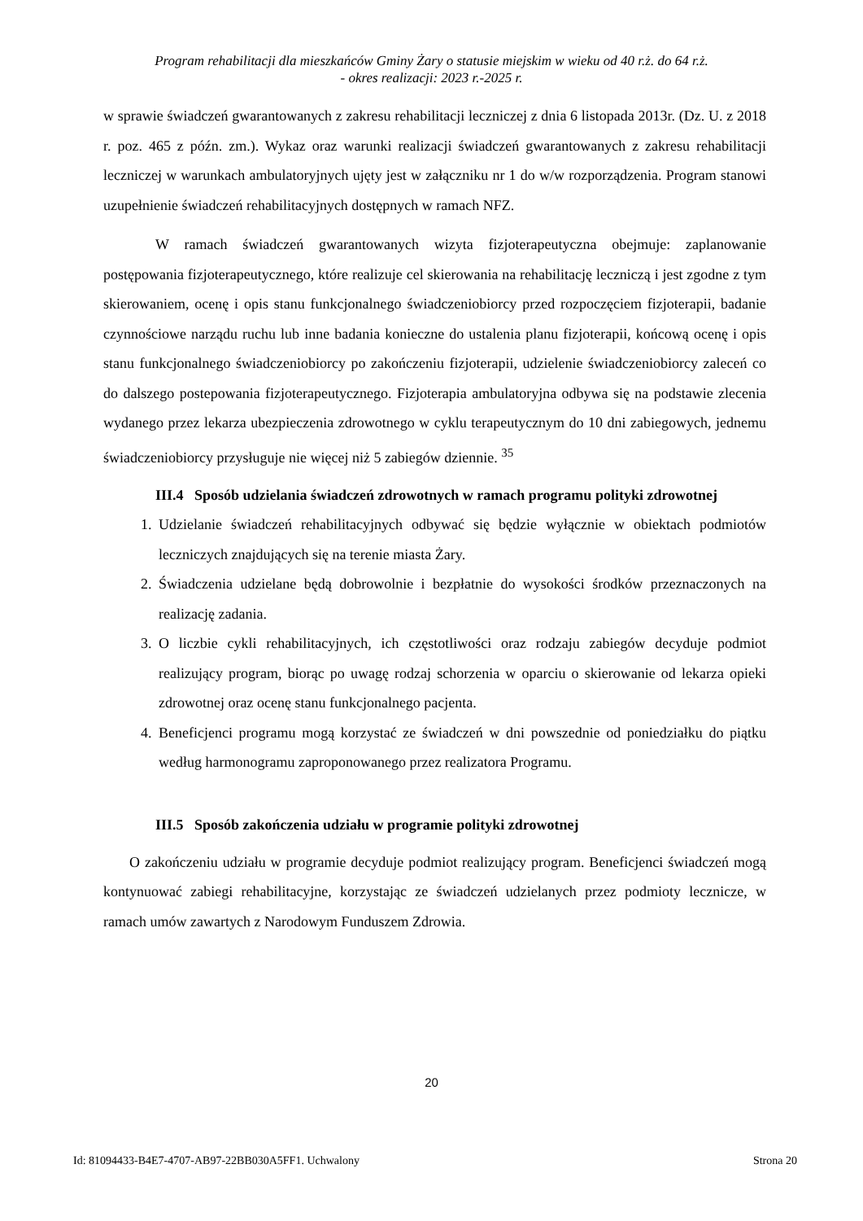Program rehabilitacji dla mieszkańców Gminy Żary o statusie miejskim w wieku od 40 r.ż. do 64 r.ż.
- okres realizacji: 2023 r.-2025 r.
w sprawie świadczeń gwarantowanych z zakresu rehabilitacji leczniczej z dnia 6 listopada 2013r. (Dz. U. z 2018 r. poz. 465 z późn. zm.). Wykaz oraz warunki realizacji świadczeń gwarantowanych z zakresu rehabilitacji leczniczej w warunkach ambulatoryjnych ujęty jest w załączniku nr 1 do w/w rozporządzenia. Program stanowi uzupełnienie świadczeń rehabilitacyjnych dostępnych w ramach NFZ.
W ramach świadczeń gwarantowanych wizyta fizjoterapeutyczna obejmuje: zaplanowanie postępowania fizjoterapeutycznego, które realizuje cel skierowania na rehabilitację leczniczą i jest zgodne z tym skierowaniem, ocenę i opis stanu funkcjonalnego świadczeniobiorcy przed rozpoczęciem fizjoterapii, badanie czynnościowe narządu ruchu lub inne badania konieczne do ustalenia planu fizjoterapii, końcową ocenę i opis stanu funkcjonalnego świadczeniobiorcy po zakończeniu fizjoterapii, udzielenie świadczeniobiorcy zaleceń co do dalszego postepowania fizjoterapeutycznego. Fizjoterapia ambulatoryjna odbywa się na podstawie zlecenia wydanego przez lekarza ubezpieczenia zdrowotnego w cyklu terapeutycznym do 10 dni zabiegowych, jednemu świadczeniobiorcy przysługuje nie więcej niż 5 zabiegów dziennie. <sup>35</sup>
III.4 Sposób udzielania świadczeń zdrowotnych w ramach programu polityki zdrowotnej
1. Udzielanie świadczeń rehabilitacyjnych odbywać się będzie wyłącznie w obiektach podmiotów leczniczych znajdujących się na terenie miasta Żary.
2. Świadczenia udzielane będą dobrowolnie i bezpłatnie do wysokości środków przeznaczonych na realizację zadania.
3. O liczbie cykli rehabilitacyjnych, ich częstotliwości oraz rodzaju zabiegów decyduje podmiot realizujący program, biorąc po uwagę rodzaj schorzenia w oparciu o skierowanie od lekarza opieki zdrowotnej oraz ocenę stanu funkcjonalnego pacjenta.
4. Beneficjenci programu mogą korzystać ze świadczeń w dni powszednie od poniedziałku do piątku według harmonogramu zaproponowanego przez realizatora Programu.
III.5 Sposób zakończenia udziału w programie polityki zdrowotnej
O zakończeniu udziału w programie decyduje podmiot realizujący program. Beneficjenci świadczeń mogą kontynuować zabiegi rehabilitacyjne, korzystając ze świadczeń udzielanych przez podmioty lecznicze, w ramach umów zawartych z Narodowym Funduszem Zdrowia.
20
Id: 81094433-B4E7-4707-AB97-22BB030A5FF1. Uchwalony Strona 20